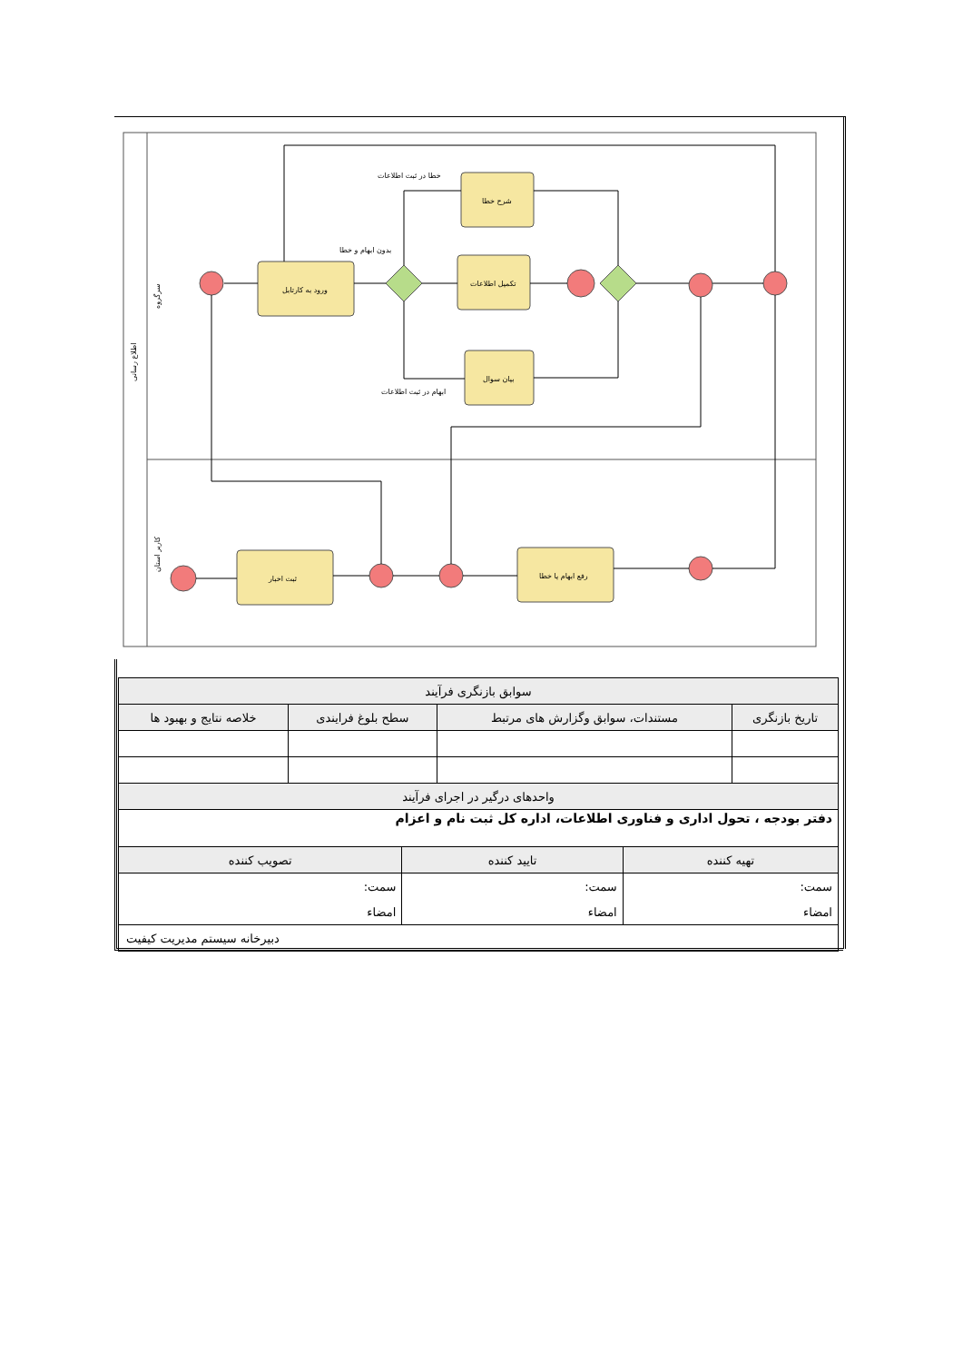اطلاع رسانی
سرگروه
کاربر استان
ورود به کارتابل
شرح خطا
تکمیل اطلاعات
بیان سوال
ثبت اخبار
رفع ابهام یا خطا
خطا در ثبت اطلاعات
بدون ابهام و خطا
ابهام در ثبت اطلاعات
| سوابق بازنگری فرآیند | | | |
| تاریخ بازنگری | مستندات، سوابق وگزارش های مرتبط | سطح بلوغ فرایندی | خلاصه نتایج و بهبود ها |
| واحدهای درگیر در اجرای فرآیند | | | |
| دفتر بودجه ، تحول اداری و فناوری اطلاعات، اداره کل ثبت نام و اعزام | | | |
| تهیه کننده | تایید کننده | تصویب کننده |
| سمت: | سمت: | سمت: |
| امضاء | امضاء | امضاء |
| دبیرخانه سیستم مدیریت کیفیت | | |